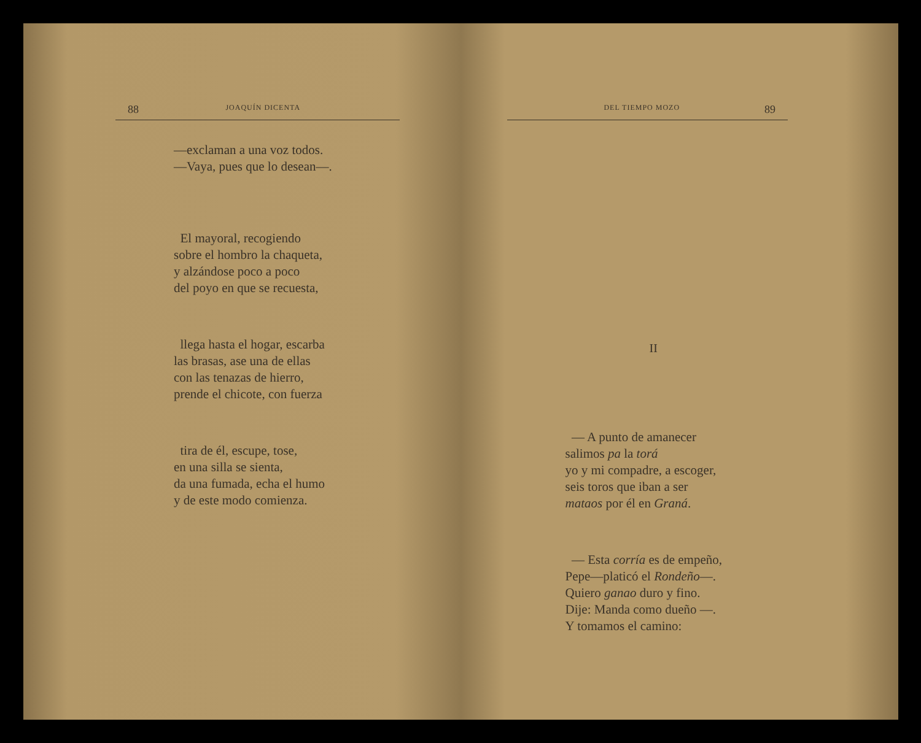88 JOAQUÍN DICENTA
—exclaman a una voz todos.
—Vaya, pues que lo desean—.
El mayoral, recogiendo
sobre el hombro la chaqueta,
y alzándose poco a poco
del poyo en que se recuesta,
llega hasta el hogar, escarba
las brasas, ase una de ellas
con las tenazas de hierro,
prende el chicote, con fuerza
tira de él, escupe, tose,
en una silla se sienta,
da una fumada, echa el humo
y de este modo comienza.
DEL TIEMPO MOZO 89
II
— A punto de amanecer
salimos pa la torá
yo y mi compadre, a escoger,
seis toros que iban a ser
mataos por él en Graná.
— Esta corría es de empeño,
Pepe—platicó el Rondeño—.
Quiero ganao duro y fino.
Dije: Manda como dueño —.
Y tomamos el camino: